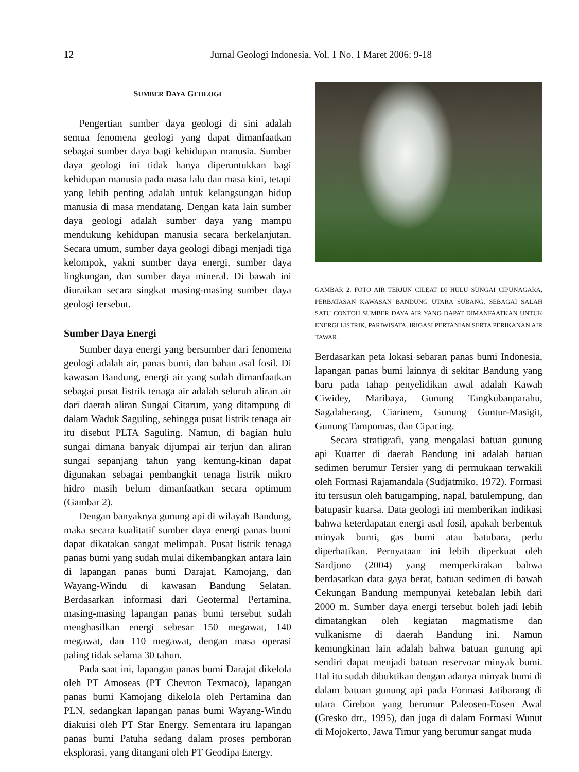12
Jurnal Geologi Indonesia, Vol. 1 No. 1 Maret 2006: 9-18
SUMBER DAYA GEOLOGI
Pengertian sumber daya geologi di sini adalah semua fenomena geologi yang dapat dimanfaatkan sebagai sumber daya bagi kehidupan manusia. Sumber daya geologi ini tidak hanya diperuntukkan bagi kehidupan manusia pada masa lalu dan masa kini, tetapi yang lebih penting adalah untuk kelangsungan hidup manusia di masa mendatang. Dengan kata lain sumber daya geologi adalah sumber daya yang mampu mendukung kehidupan manusia secara berkelanjutan. Secara umum, sumber daya geologi dibagi menjadi tiga kelompok, yakni sumber daya energi, sumber daya lingkungan, dan sumber daya mineral. Di bawah ini diuraikan secara singkat masing-masing sumber daya geologi tersebut.
Sumber Daya Energi
Sumber daya energi yang bersumber dari fenomena geologi adalah air, panas bumi, dan bahan asal fosil. Di kawasan Bandung, energi air yang sudah dimanfaatkan sebagai pusat listrik tenaga air adalah seluruh aliran air dari daerah aliran Sungai Citarum, yang ditampung di dalam Waduk Saguling, sehingga pusat listrik tenaga air itu disebut PLTA Saguling. Namun, di bagian hulu sungai dimana banyak dijumpai air terjun dan aliran sungai sepanjang tahun yang kemung-kinan dapat digunakan sebagai pembangkit tenaga listrik mikro hidro masih belum dimanfaatkan secara optimum (Gambar 2).
Dengan banyaknya gunung api di wilayah Bandung, maka secara kualitatif sumber daya energi panas bumi dapat dikatakan sangat melimpah. Pusat listrik tenaga panas bumi yang sudah mulai dikembangkan antara lain di lapangan panas bumi Darajat, Kamojang, dan Wayang-Windu di kawasan Bandung Selatan. Berdasarkan informasi dari Geotermal Pertamina, masing-masing lapangan panas bumi tersebut sudah menghasilkan energi sebesar 150 megawat, 140 megawat, dan 110 megawat, dengan masa operasi paling tidak selama 30 tahun.
Pada saat ini, lapangan panas bumi Darajat dikelola oleh PT Amoseas (PT Chevron Texmaco), lapangan panas bumi Kamojang dikelola oleh Pertamina dan PLN, sedangkan lapangan panas bumi Wayang-Windu diakuisi oleh PT Star Energy. Sementara itu lapangan panas bumi Patuha sedang dalam proses pemboran eksplorasi, yang ditangani oleh PT Geodipa Energy.
GAMBAR 2. FOTO AIR TERJUN CILEAT DI HULU SUNGAI CIPUNAGARA, PERBATASAN KAWASAN BANDUNG UTARA SUBANG, SEBAGAI SALAH SATU CONTOH SUMBER DAYA AIR YANG DAPAT DIMANFAATKAN UNTUK ENERGI LISTRIK, PARIWISATA, IRIGASI PERTANIAN SERTA PERIKANAN AIR TAWAR.
Berdasarkan peta lokasi sebaran panas bumi Indonesia, lapangan panas bumi lainnya di sekitar Bandung yang baru pada tahap penyelidikan awal adalah Kawah Ciwidey, Maribaya, Gunung Tangkubanparahu, Sagalaherang, Ciarinem, Gunung Guntur-Masigit, Gunung Tampomas, dan Cipacing.
Secara stratigrafi, yang mengalasi batuan gunung api Kuarter di daerah Bandung ini adalah batuan sedimen berumur Tersier yang di permukaan terwakili oleh Formasi Rajamandala (Sudjatmiko, 1972). Formasi itu tersusun oleh batugamping, napal, batulempung, dan batupasir kuarsa. Data geologi ini memberikan indikasi bahwa keterdapatan energi asal fosil, apakah berbentuk minyak bumi, gas bumi atau batubara, perlu diperhatikan. Pernyataan ini lebih diperkuat oleh Sardjono (2004) yang memperkirakan bahwa berdasarkan data gaya berat, batuan sedimen di bawah Cekungan Bandung mempunyai ketebalan lebih dari 2000 m. Sumber daya energi tersebut boleh jadi lebih dimatangkan oleh kegiatan magmatisme dan vulkanisme di daerah Bandung ini. Namun kemungkinan lain adalah bahwa batuan gunung api sendiri dapat menjadi batuan reservoar minyak bumi. Hal itu sudah dibuktikan dengan adanya minyak bumi di dalam batuan gunung api pada Formasi Jatibarang di utara Cirebon yang berumur Paleosen-Eosen Awal (Gresko drr., 1995), dan juga di dalam Formasi Wunut di Mojokerto, Jawa Timur yang berumur sangat muda